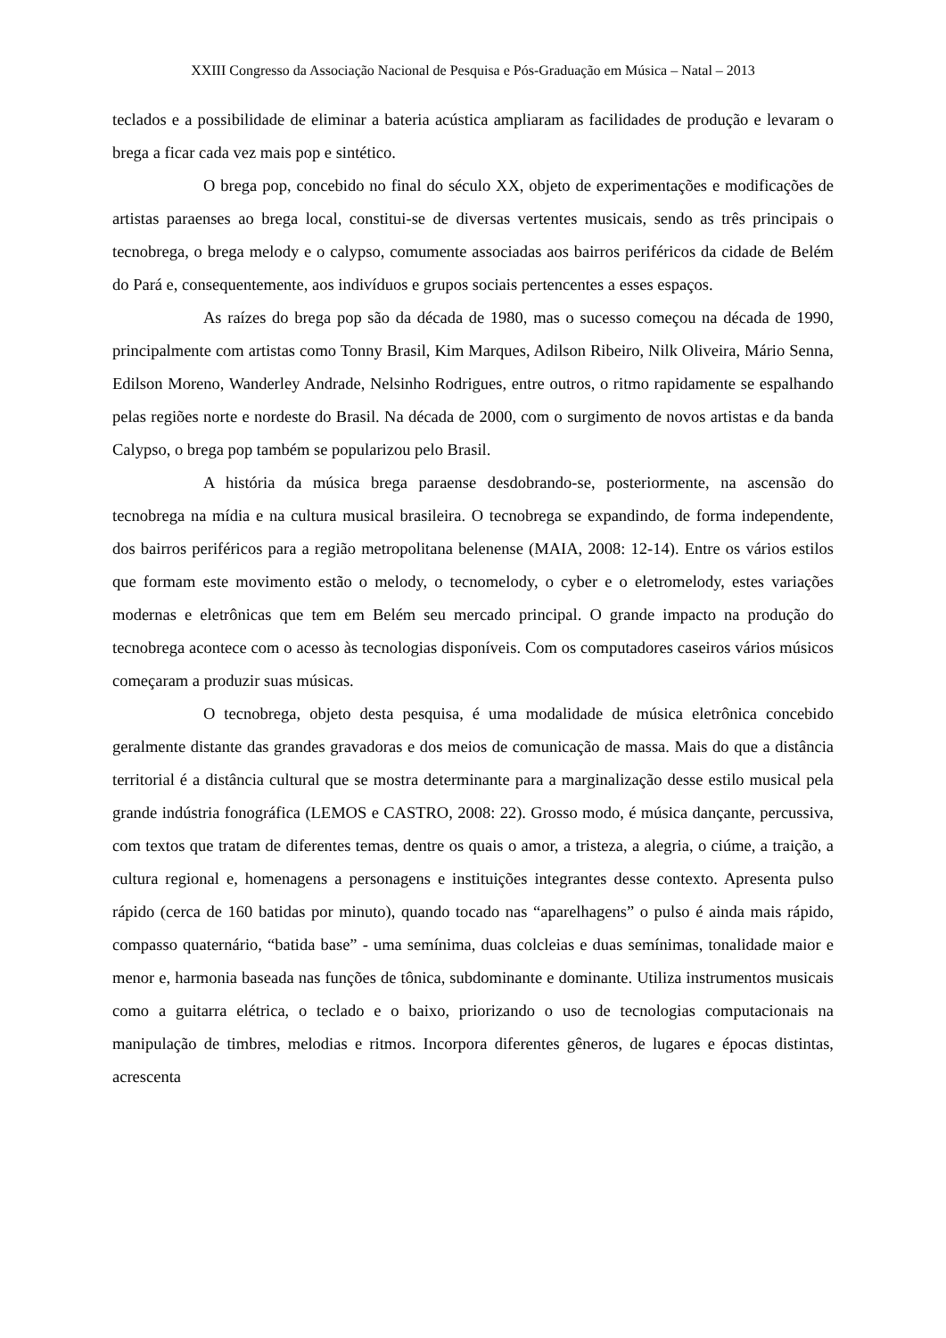XXIII Congresso da Associação Nacional de Pesquisa e Pós-Graduação em Música – Natal – 2013
teclados e a possibilidade de eliminar a bateria acústica ampliaram as facilidades de produção e levaram o brega a ficar cada vez mais pop e sintético.
O brega pop, concebido no final do século XX, objeto de experimentações e modificações de artistas paraenses ao brega local, constitui-se de diversas vertentes musicais, sendo as três principais o tecnobrega, o brega melody e o calypso, comumente associadas aos bairros periféricos da cidade de Belém do Pará e, consequentemente, aos indivíduos e grupos sociais pertencentes a esses espaços.
As raízes do brega pop são da década de 1980, mas o sucesso começou na década de 1990, principalmente com artistas como Tonny Brasil, Kim Marques, Adilson Ribeiro, Nilk Oliveira, Mário Senna, Edilson Moreno, Wanderley Andrade, Nelsinho Rodrigues, entre outros, o ritmo rapidamente se espalhando pelas regiões norte e nordeste do Brasil. Na década de 2000, com o surgimento de novos artistas e da banda Calypso, o brega pop também se popularizou pelo Brasil.
A história da música brega paraense desdobrando-se, posteriormente, na ascensão do tecnobrega na mídia e na cultura musical brasileira. O tecnobrega se expandindo, de forma independente, dos bairros periféricos para a região metropolitana belenense (MAIA, 2008: 12-14). Entre os vários estilos que formam este movimento estão o melody, o tecnomelody, o cyber e o eletromelody, estes variações modernas e eletrônicas que tem em Belém seu mercado principal. O grande impacto na produção do tecnobrega acontece com o acesso às tecnologias disponíveis. Com os computadores caseiros vários músicos começaram a produzir suas músicas.
O tecnobrega, objeto desta pesquisa, é uma modalidade de música eletrônica concebido geralmente distante das grandes gravadoras e dos meios de comunicação de massa. Mais do que a distância territorial é a distância cultural que se mostra determinante para a marginalização desse estilo musical pela grande indústria fonográfica (LEMOS e CASTRO, 2008: 22). Grosso modo, é música dançante, percussiva, com textos que tratam de diferentes temas, dentre os quais o amor, a tristeza, a alegria, o ciúme, a traição, a cultura regional e, homenagens a personagens e instituições integrantes desse contexto. Apresenta pulso rápido (cerca de 160 batidas por minuto), quando tocado nas “aparelhagens” o pulso é ainda mais rápido, compasso quaternário, “batida base” - uma semínima, duas colcleias e duas semínimas, tonalidade maior e menor e, harmonia baseada nas funções de tônica, subdominante e dominante. Utiliza instrumentos musicais como a guitarra elétrica, o teclado e o baixo, priorizando o uso de tecnologias computacionais na manipulação de timbres, melodias e ritmos. Incorpora diferentes gêneros, de lugares e épocas distintas, acrescenta